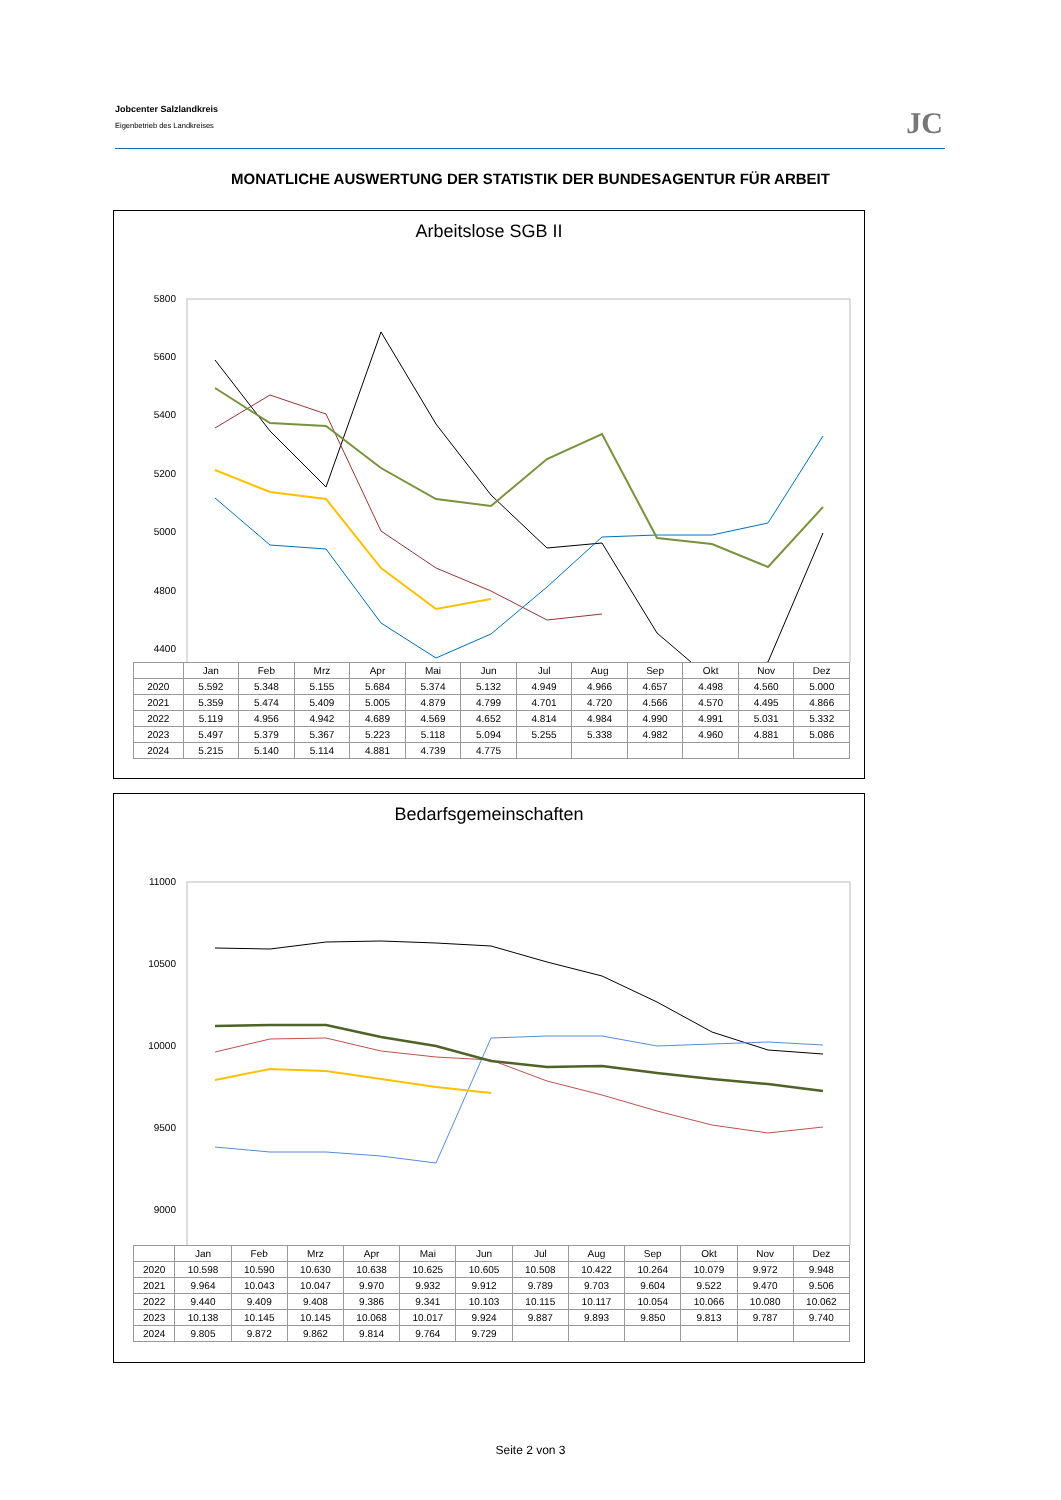Jobcenter Salzlandkreis
Eigenbetrieb des Landkreises
JC
MONATLICHE AUSWERTUNG DER STATISTIK DER BUNDESAGENTUR FÜR ARBEIT
Arbeitslose SGB II
5800
5600
5400
5200
5000
4800
4400
| | Jan | Feb | Mrz | Apr | Mai | Jun | Jul | Aug | Sep | Okt | Nov | Dez |
| --- | --- | --- | --- | --- | --- | --- | --- | --- | --- | --- | --- | --- |
| 2020 | 5.592 | 5.348 | 5.155 | 5.684 | 5.374 | 5.132 | 4.949 | 4.966 | 4.657 | 4.498 | 4.560 | 5.000 |
| 2021 | 5.359 | 5.474 | 5.409 | 5.005 | 4.879 | 4.799 | 4.701 | 4.720 | 4.566 | 4.570 | 4.495 | 4.866 |
| 2022 | 5.119 | 4.956 | 4.942 | 4.689 | 4.569 | 4.652 | 4.814 | 4.984 | 4.990 | 4.991 | 5.031 | 5.332 |
| 2023 | 5.497 | 5.379 | 5.367 | 5.223 | 5.118 | 5.094 | 5.255 | 5.338 | 4.982 | 4.960 | 4.881 | 5.086 |
| 2024 | 5.215 | 5.140 | 5.114 | 4.881 | 4.739 | 4.775 | | | | | | |
Bedarfsgemeinschaften
11000
10500
10000
9500
9000
| | Jan | Feb | Mrz | Apr | Mai | Jun | Jul | Aug | Sep | Okt | Nov | Dez |
| --- | --- | --- | --- | --- | --- | --- | --- | --- | --- | --- | --- | --- |
| 2020 | 10.598 | 10.590 | 10.630 | 10.638 | 10.625 | 10.605 | 10.508 | 10.422 | 10.264 | 10.079 | 9.972 | 9.948 |
| 2021 | 9.964 | 10.043 | 10.047 | 9.970 | 9.932 | 9.912 | 9.789 | 9.703 | 9.604 | 9.522 | 9.470 | 9.506 |
| 2022 | 9.440 | 9.409 | 9.408 | 9.386 | 9.341 | 10.103 | 10.115 | 10.117 | 10.054 | 10.066 | 10.080 | 10.062 |
| 2023 | 10.138 | 10.145 | 10.145 | 10.068 | 10.017 | 9.924 | 9.887 | 9.893 | 9.850 | 9.813 | 9.787 | 9.740 |
| 2024 | 9.805 | 9.872 | 9.862 | 9.814 | 9.764 | 9.729 | | | | | | |
Seite 2 von 3